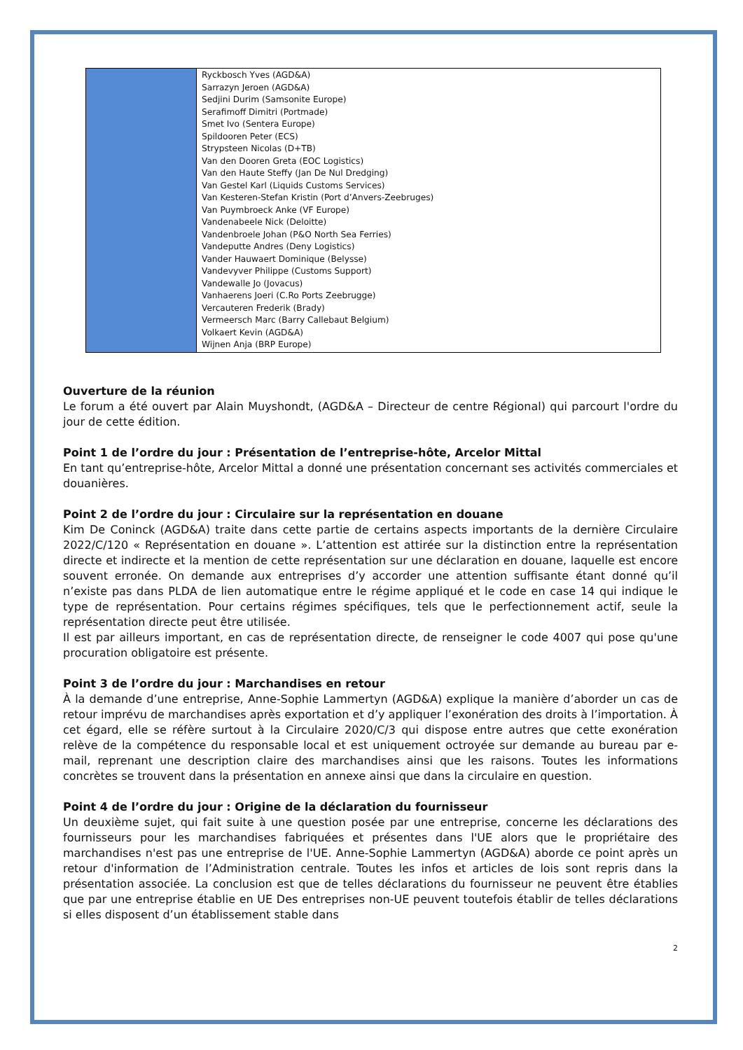| | Ryckbosch Yves (AGD&A) Sarrazyn Jeroen (AGD&A) Sedjini Durim (Samsonite Europe) Serafimoff Dimitri (Portmade) Smet Ivo (Sentera Europe) Spildooren Peter (ECS) Strypsteen Nicolas (D+TB) Van den Dooren Greta (EOC Logistics) Van den Haute Steffy (Jan De Nul Dredging) Van Gestel Karl (Liquids Customs Services) Van Kesteren-Stefan Kristin (Port d’Anvers-Zeebruges) Van Puymbroeck Anke (VF Europe) Vandenabeele Nick (Deloitte) Vandenbroele Johan (P&O North Sea Ferries) Vandeputte Andres (Deny Logistics) Vander Hauwaert Dominique (Belysse) Vandevyver Philippe (Customs Support) Vandewalle Jo (Jovacus) Vanhaerens Joeri (C.Ro Ports Zeebrugge) Vercauteren Frederik (Brady) Vermeersch Marc (Barry Callebaut Belgium) Volkaert Kevin (AGD&A) Wijnen Anja (BRP Europe) |
Ouverture de la réunion
Le forum a été ouvert par Alain Muyshondt, (AGD&A – Directeur de centre Régional) qui parcourt l'ordre du jour de cette édition.
Point 1 de l’ordre du jour : Présentation de l’entreprise-hôte, Arcelor Mittal
En tant qu’entreprise-hôte, Arcelor Mittal a donné une présentation concernant ses activités commerciales et douanières.
Point 2 de l’ordre du jour : Circulaire sur la représentation en douane
Kim De Coninck (AGD&A) traite dans cette partie de certains aspects importants de la dernière Circulaire 2022/C/120 « Représentation en douane ». L’attention est attirée sur la distinction entre la représentation directe et indirecte et la mention de cette représentation sur une déclaration en douane, laquelle est encore souvent erronée. On demande aux entreprises d’y accorder une attention suffisante étant donné qu’il n’existe pas dans PLDA de lien automatique entre le régime appliqué et le code en case 14 qui indique le type de représentation. Pour certains régimes spécifiques, tels que le perfectionnement actif, seule la représentation directe peut être utilisée.
Il est par ailleurs important, en cas de représentation directe, de renseigner le code 4007 qui pose qu'une procuration obligatoire est présente.
Point 3 de l’ordre du jour : Marchandises en retour
À la demande d’une entreprise, Anne-Sophie Lammertyn (AGD&A) explique la manière d’aborder un cas de retour imprévu de marchandises après exportation et d’y appliquer l’exonération des droits à l’importation. À cet égard, elle se réfère surtout à la Circulaire 2020/C/3 qui dispose entre autres que cette exonération relève de la compétence du responsable local et est uniquement octroyée sur demande au bureau par e-mail, reprenant une description claire des marchandises ainsi que les raisons. Toutes les informations concrètes se trouvent dans la présentation en annexe ainsi que dans la circulaire en question.
Point 4 de l’ordre du jour : Origine de la déclaration du fournisseur
Un deuxième sujet, qui fait suite à une question posée par une entreprise, concerne les déclarations des fournisseurs pour les marchandises fabriquées et présentes dans l'UE alors que le propriétaire des marchandises n'est pas une entreprise de l'UE. Anne-Sophie Lammertyn (AGD&A) aborde ce point après un retour d'information de l’Administration centrale. Toutes les infos et articles de lois sont repris dans la présentation associée. La conclusion est que de telles déclarations du fournisseur ne peuvent être établies que par une entreprise établie en UE Des entreprises non-UE peuvent toutefois établir de telles déclarations si elles disposent d’un établissement stable dans
2